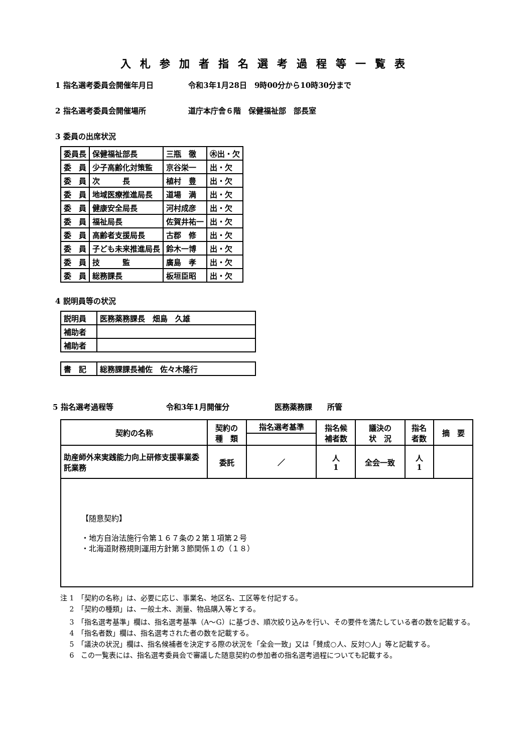入札参加者指名選考過程等一覧表
1 指名選考委員会開催年月日 令和3年1月28日　9時00分から10時30分まで
2 指名選考委員会開催場所 道庁本庁舎６階　保健福祉部　部長室
3 委員の出席状況
| 委員長 | 保健福祉部長 | 三瓶 徹 | ㊍出・欠 |
| 委 員 | 少子高齢化対策監 | 京谷栄一 | 出・欠 |
| 委 員 | 次 長 | 植村 豊 | 出・欠 |
| 委 員 | 地域医療推進局長 | 道場 満 | 出・欠 |
| 委 員 | 健康安全局長 | 河村成彦 | 出・欠 |
| 委 員 | 福祉局長 | 佐賀井祐一 | 出・欠 |
| 委 員 | 高齢者支援局長 | 古郡 修 | 出・欠 |
| 委 員 | 子ども未来推進局長 | 鈴木一博 | 出・欠 |
| 委 員 | 技 監 | 廣島 孝 | 出・欠 |
| 委 員 | 総務課長 | 板垣臣昭 | 出・欠 |
4 説明員等の状況
| 説明員 | 医務薬務課長 畑島 久雄 |
| 補助者 | |
| 補助者 | |
| 書 記 | 総務課課長補佐 佐々木隆行 |
5 指名選考過程等　　　　　　　令和3年1月開催分　　　　　　医務薬務課　　所管
| 契約の名称 | 契約の 種 類 | 指名選考基準 | 指名候 補者数 | 議決の 状 況 | 指名 者数 | 摘 要 |
| --- | --- | --- | --- | --- | --- | --- |
| 助産師外来実践能力向上研修支援事業委託業務 | 委託 | ／ | 人 1 | 全会一致 | 人 1 | |
| 【随意契約】 ・地方自治法施行令第１６７条の２第１項第２号 ・北海道財務規則運用方針第３節関係１の（１８） | | | | | | |
注 1　「契約の名称」は、必要に応じ、事業名、地区名、工区等を付記する。
　 2　「契約の種類」は、一般土木、測量、物品購入等とする。
　 3　「指名選考基準」欄は、指名選考基準（A～G）に基づき、順次絞り込みを行い、その要件を満たしている者の数を記載する。
　 4　「指名者数」欄は、指名選考された者の数を記載する。
　 5　「議決の状況」欄は、指名候補者を決定する際の状況を「全会一致」又は「賛成○人、反対○人」等と記載する。
　 6　この一覧表には、指名選考委員会で審議した随意契約の参加者の指名選考過程についても記載する。